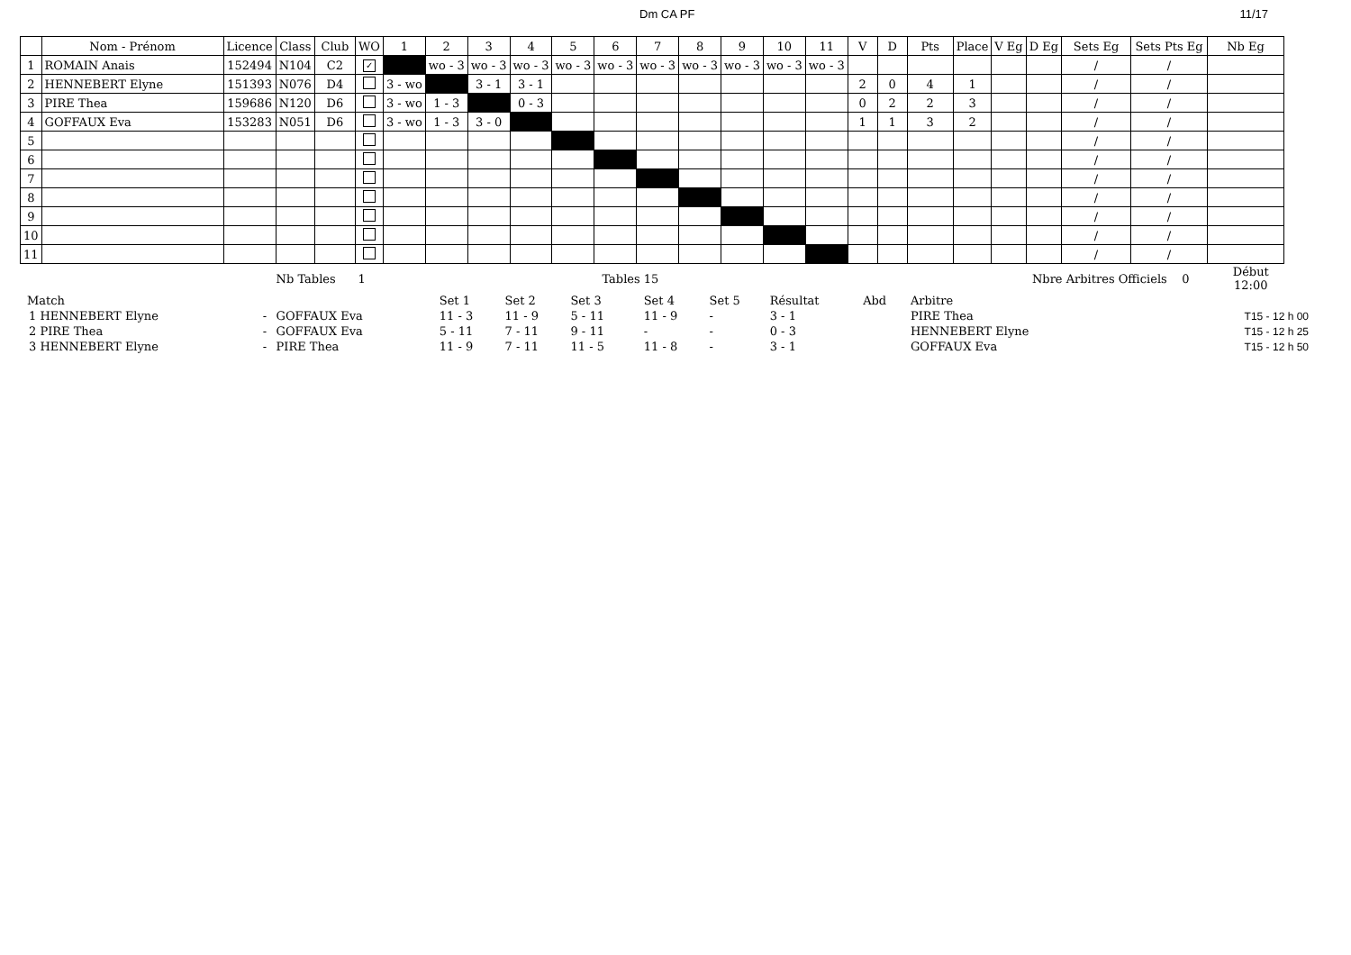Dm CA PF 11/17
| | Nom - Prénom | Licence | Class | Club | WO | 1 | 2 | 3 | 4 | 5 | 6 | 7 | 8 | 9 | 10 | 11 | V | D | Pts | Place | V Eg | D Eg | Sets Eg | Sets Pts Eg | Nb Eg |
| --- | --- | --- | --- | --- | --- | --- | --- | --- | --- | --- | --- | --- | --- | --- | --- | --- | --- | --- | --- | --- | --- | --- | --- | --- | --- |
| 1 | ROMAIN Anais | 152494 | N104 | C2 | ✓ | | wo - 3 | wo - 3 | wo - 3 | wo - 3 | wo - 3 | wo - 3 | wo - 3 | wo - 3 | wo - 3 | wo - 3 | | | | | | | / | / | |
| 2 | HENNEBERT Elyne | 151393 | N076 | D4 | | 3 - wo | | 3 - 1 | 3 - 1 | | | | | | | | 2 | 0 | 4 | 1 | | | / | / | |
| 3 | PIRE Thea | 159686 | N120 | D6 | | 3 - wo | 1 - 3 | | 0 - 3 | | | | | | | | 0 | 2 | 2 | 3 | | | / | / | |
| 4 | GOFFAUX Eva | 153283 | N051 | D6 | | 3 - wo | 1 - 3 | 3 - 0 | | | | | | | | | 1 | 1 | 3 | 2 | | | / | / | |
| 5 | | | | | | | | | | | | | | | | | | | | | | | / | / | |
| 6 | | | | | | | | | | | | | | | | | | | | | | | / | / | |
| 7 | | | | | | | | | | | | | | | | | | | | | | | / | / | |
| 8 | | | | | | | | | | | | | | | | | | | | | | | / | / | |
| 9 | | | | | | | | | | | | | | | | | | | | | | | / | / | |
| 10 | | | | | | | | | | | | | | | | | | | | | | | / | / | |
| 11 | | | | | | | | | | | | | | | | | | | | | | | / | / | |
| | | Nb Tables 1 | | | Tables | 15 | | | | Nbre Arbitres Officiels 0 | | Début 12:00 |
| Match | | | Set 1 | Set 2 | Set 3 | Set 4 | Set 5 | Résultat | Abd | Arbitre | | |
| 1 HENNEBERT Elyne | - | GOFFAUX Eva | 11 - 3 | 11 - 9 | 5 - 11 | 11 - 9 | - | 3 - 1 | | PIRE Thea | | T15 - 12 h 00 |
| 2 PIRE Thea | - | GOFFAUX Eva | 5 - 11 | 7 - 11 | 9 - 11 | - | - | 0 - 3 | | HENNEBERT Elyne | | T15 - 12 h 25 |
| 3 HENNEBERT Elyne | - | PIRE Thea | 11 - 9 | 7 - 11 | 11 - 5 | 11 - 8 | - | 3 - 1 | | GOFFAUX Eva | | T15 - 12 h 50 |